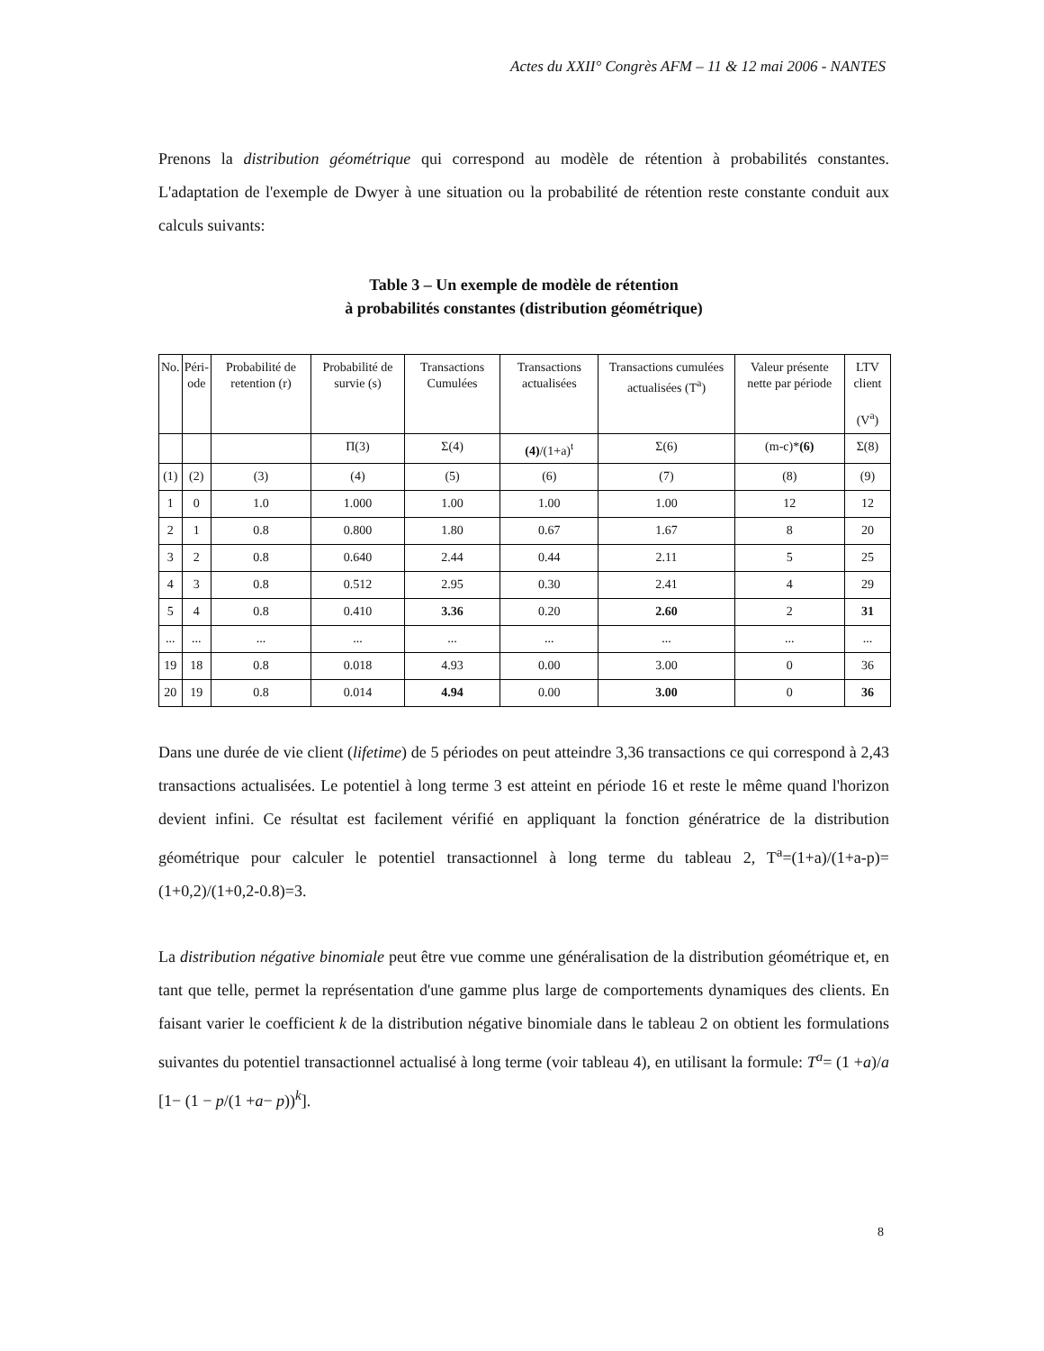Actes du XXII° Congrès AFM – 11 & 12 mai 2006 - NANTES
Prenons la distribution géométrique qui correspond au modèle de rétention à probabilités constantes. L'adaptation de l'exemple de Dwyer à une situation ou la probabilité de rétention reste constante conduit aux calculs suivants:
Table 3 – Un exemple de modèle de rétention
à probabilités constantes (distribution géométrique)
| No. | Péri- ode | Probabilité de retention (r) | Probabilité de survie (s) | Transactions Cumulées | Transactions actualisées | Transactions cumulées actualisées (T<sup>a</sup>) | Valeur présente nette par période | LTV client (V<sup>a</sup>) |
| | | | Π(3) | Σ(4) | (4) /(1+a)<sup>t</sup> | Σ(6) | (m-c)* (6) | Σ(8) |
| (1) | (2) | (3) | (4) | (5) | (6) | (7) | (8) | (9) |
| 1 | 0 | 1.0 | 1.000 | 1.00 | 1.00 | 1.00 | 12 | 12 |
| 2 | 1 | 0.8 | 0.800 | 1.80 | 0.67 | 1.67 | 8 | 20 |
| 3 | 2 | 0.8 | 0.640 | 2.44 | 0.44 | 2.11 | 5 | 25 |
| 4 | 3 | 0.8 | 0.512 | 2.95 | 0.30 | 2.41 | 4 | 29 |
| 5 | 4 | 0.8 | 0.410 | 3.36 | 0.20 | 2.60 | 2 | 31 |
| ... | ... | ... | ... | ... | ... | ... | ... | ... |
| 19 | 18 | 0.8 | 0.018 | 4.93 | 0.00 | 3.00 | 0 | 36 |
| 20 | 19 | 0.8 | 0.014 | 4.94 | 0.00 | 3.00 | 0 | 36 |
Dans une durée de vie client (lifetime) de 5 périodes on peut atteindre 3,36 transactions ce qui correspond à 2,43 transactions actualisées. Le potentiel à long terme 3 est atteint en période 16 et reste le même quand l'horizon devient infini. Ce résultat est facilement vérifié en appliquant la fonction génératrice de la distribution géométrique pour calculer le potentiel transactionnel à long terme du tableau 2, T<sup>a</sup>=(1+a)/(1+a-p)=(1+0,2)/(1+0,2-0.8)=3.
La distribution négative binomiale peut être vue comme une généralisation de la distribution géométrique et, en tant que telle, permet la représentation d'une gamme plus large de comportements dynamiques des clients. En faisant varier le coefficient k de la distribution négative binomiale dans le tableau 2 on obtient les formulations suivantes du potentiel transactionnel actualisé à long terme (voir tableau 4), en utilisant la formule: T<sup>a</sup>= (1 +a)/a [1− (1 − p/(1 +a− p))<sup>k</sup>].
8